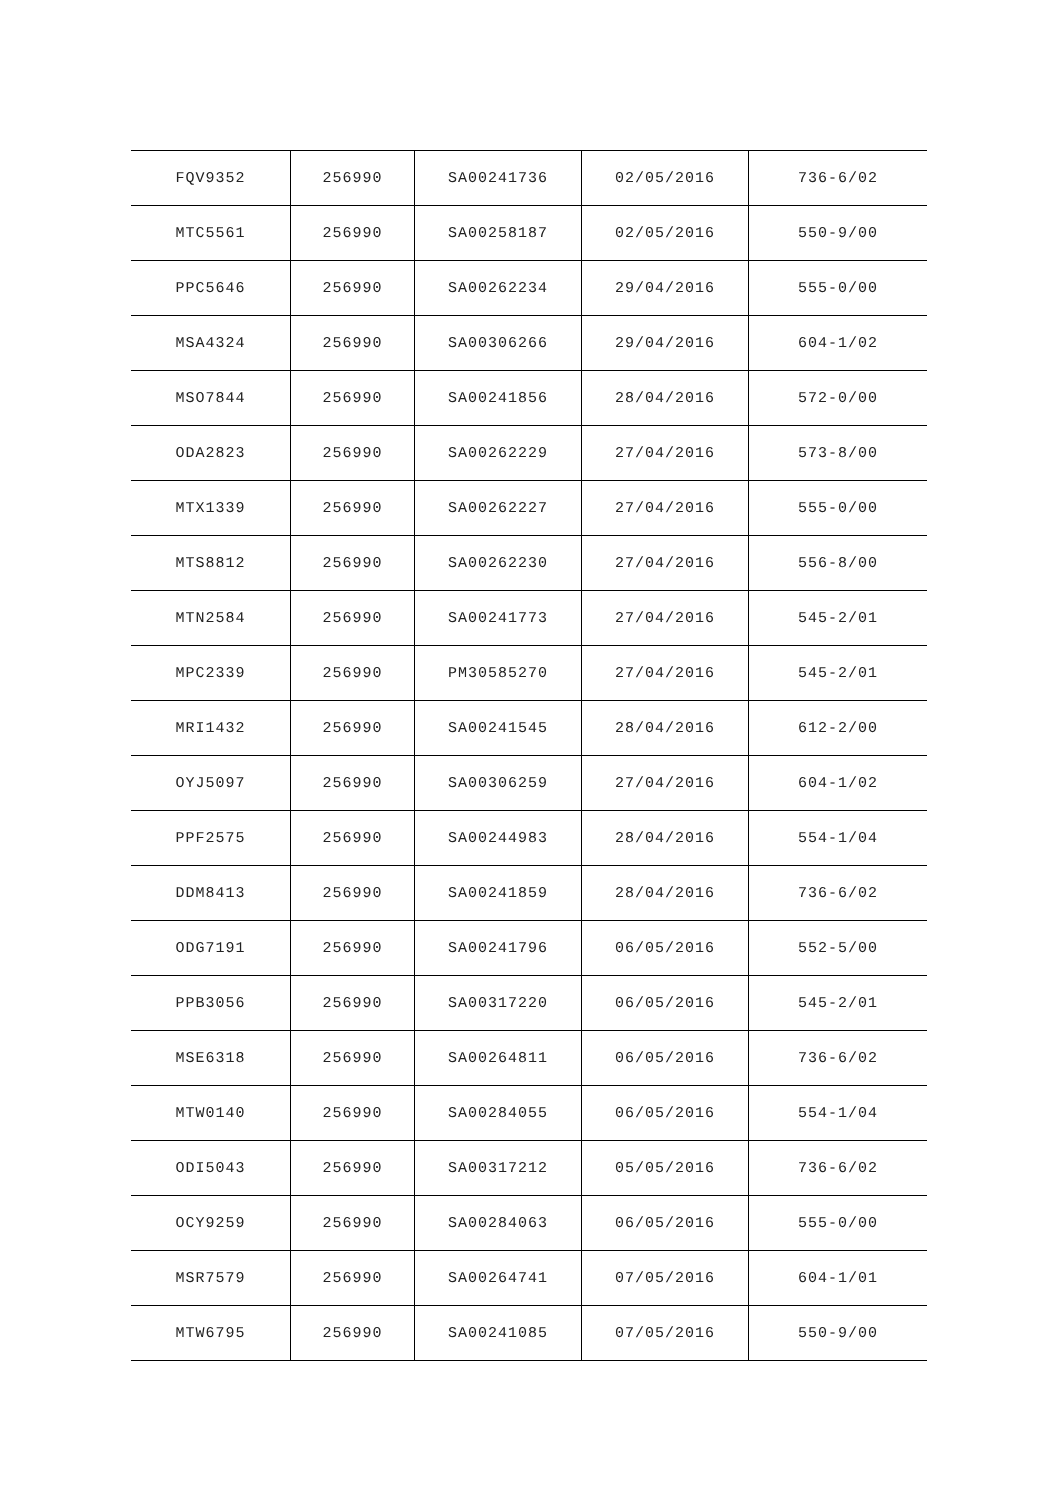| FQV9352 | 256990 | SA00241736 | 02/05/2016 | 736-6/02 |
| MTC5561 | 256990 | SA00258187 | 02/05/2016 | 550-9/00 |
| PPC5646 | 256990 | SA00262234 | 29/04/2016 | 555-0/00 |
| MSA4324 | 256990 | SA00306266 | 29/04/2016 | 604-1/02 |
| MSO7844 | 256990 | SA00241856 | 28/04/2016 | 572-0/00 |
| ODA2823 | 256990 | SA00262229 | 27/04/2016 | 573-8/00 |
| MTX1339 | 256990 | SA00262227 | 27/04/2016 | 555-0/00 |
| MTS8812 | 256990 | SA00262230 | 27/04/2016 | 556-8/00 |
| MTN2584 | 256990 | SA00241773 | 27/04/2016 | 545-2/01 |
| MPC2339 | 256990 | PM30585270 | 27/04/2016 | 545-2/01 |
| MRI1432 | 256990 | SA00241545 | 28/04/2016 | 612-2/00 |
| OYJ5097 | 256990 | SA00306259 | 27/04/2016 | 604-1/02 |
| PPF2575 | 256990 | SA00244983 | 28/04/2016 | 554-1/04 |
| DDM8413 | 256990 | SA00241859 | 28/04/2016 | 736-6/02 |
| ODG7191 | 256990 | SA00241796 | 06/05/2016 | 552-5/00 |
| PPB3056 | 256990 | SA00317220 | 06/05/2016 | 545-2/01 |
| MSE6318 | 256990 | SA00264811 | 06/05/2016 | 736-6/02 |
| MTW0140 | 256990 | SA00284055 | 06/05/2016 | 554-1/04 |
| ODI5043 | 256990 | SA00317212 | 05/05/2016 | 736-6/02 |
| OCY9259 | 256990 | SA00284063 | 06/05/2016 | 555-0/00 |
| MSR7579 | 256990 | SA00264741 | 07/05/2016 | 604-1/01 |
| MTW6795 | 256990 | SA00241085 | 07/05/2016 | 550-9/00 |